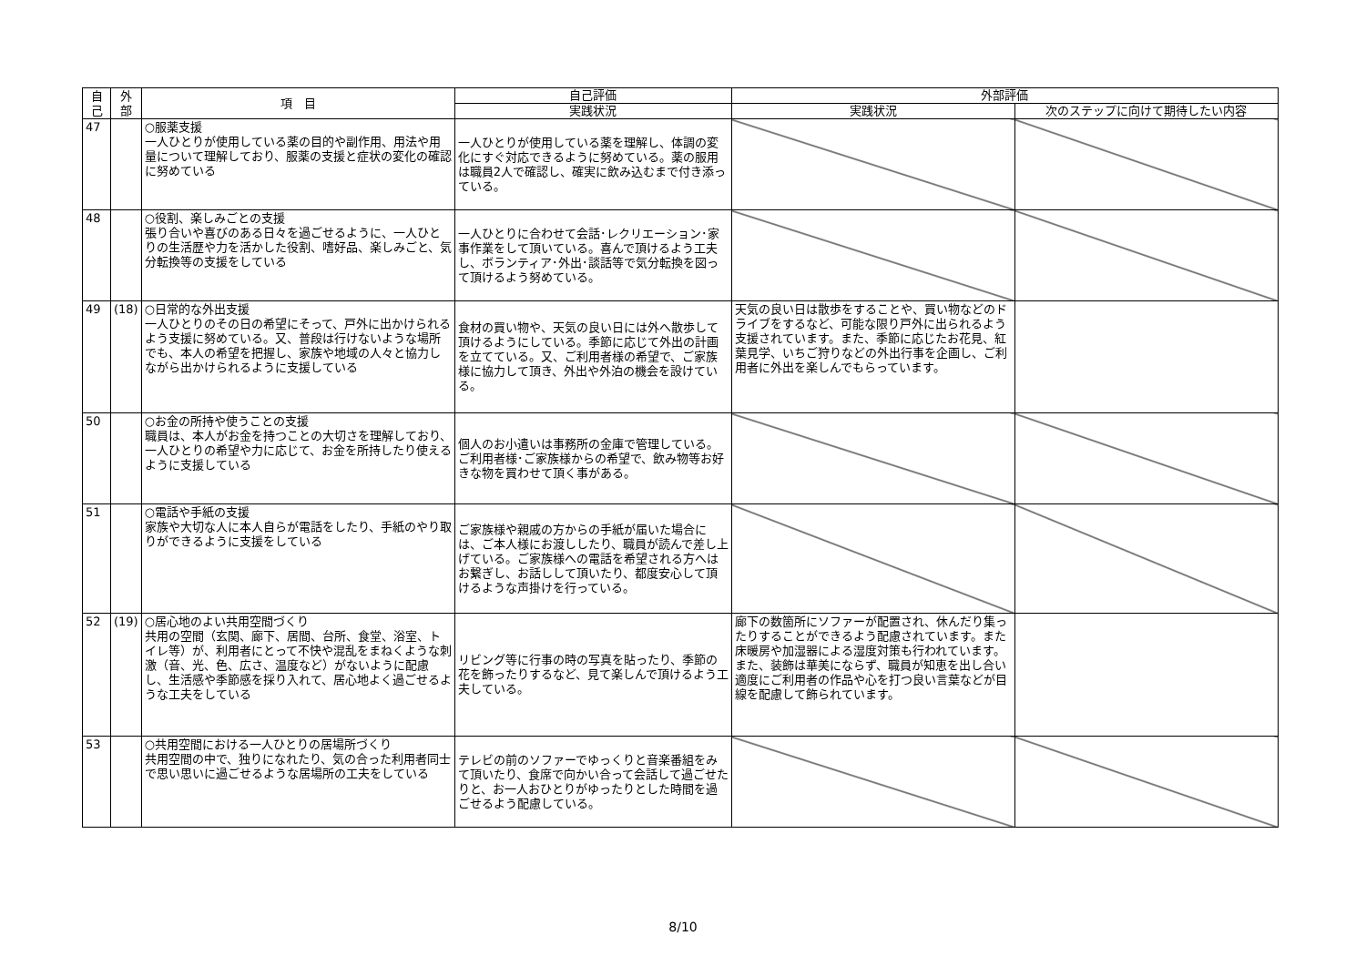| 自 己 | 外 部 | 項 目 | 自己評価 | 外部評価 | |
| --- | --- | --- | --- | --- | --- |
| | | | 実践状況 | 実践状況 | 次のステップに向けて期待したい内容 |
| 47 | | ○服薬支援 一人ひとりが使用している薬の目的や副作用、用法や用量について理解しており、服薬の支援と症状の変化の確認に努めている | 一人ひとりが使用している薬を理解し、体調の変化にすぐ対応できるように努めている。薬の服用は職員2人で確認し、確実に飲み込むまで付き添っている。 | | |
| 48 | | ○役割、楽しみごとの支援 張り合いや喜びのある日々を過ごせるように、一人ひとりの生活歴や力を活かした役割、嗜好品、楽しみごと、気分転換等の支援をしている | 一人ひとりに合わせて会話･レクリエーション･家事作業をして頂いている。喜んで頂けるよう工夫し、ボランティア･外出･談話等で気分転換を図って頂けるよう努めている。 | | |
| 49 | (18) | ○日常的な外出支援 一人ひとりのその日の希望にそって、戸外に出かけられるよう支援に努めている。又、普段は行けないような場所でも、本人の希望を把握し、家族や地域の人々と協力しながら出かけられるように支援している | 食材の買い物や、天気の良い日には外へ散歩して頂けるようにしている。季節に応じて外出の計画を立てている。又、ご利用者様の希望で、ご家族様に協力して頂き、外出や外泊の機会を設けている。 | 天気の良い日は散歩をすることや、買い物などのドライブをするなど、可能な限り戸外に出られるよう支援されています。また、季節に応じたお花見、紅葉見学、いちご狩りなどの外出行事を企画し、ご利用者に外出を楽しんでもらっています。 | |
| 50 | | ○お金の所持や使うことの支援 職員は、本人がお金を持つことの大切さを理解しており、一人ひとりの希望や力に応じて、お金を所持したり使えるように支援している | 個人のお小遣いは事務所の金庫で管理している。ご利用者様･ご家族様からの希望で、飲み物等お好きな物を買わせて頂く事がある。 | | |
| 51 | | ○電話や手紙の支援 家族や大切な人に本人自らが電話をしたり、手紙のやり取りができるように支援をしている | ご家族様や親戚の方からの手紙が届いた場合には、ご本人様にお渡ししたり、職員が読んで差し上げている。ご家族様への電話を希望される方へはお繋ぎし、お話しして頂いたり、都度安心して頂けるような声掛けを行っている。 | | |
| 52 | (19) | ○居心地のよい共用空間づくり 共用の空間（玄関、廊下、居間、台所、食堂、浴室、トイレ等）が、利用者にとって不快や混乱をまねくような刺激（音、光、色、広さ、温度など）がないように配慮し、生活感や季節感を採り入れて、居心地よく過ごせるような工夫をしている | リビング等に行事の時の写真を貼ったり、季節の花を飾ったりするなど、見て楽しんで頂けるよう工夫している。 | 廊下の数箇所にソファーが配置され、休んだり集ったりすることができるよう配慮されています。また床暖房や加湿器による湿度対策も行われています。また、装飾は華美にならず、職員が知恵を出し合い適度にご利用者の作品や心を打つ良い言葉などが目線を配慮して飾られています。 | |
| 53 | | ○共用空間における一人ひとりの居場所づくり 共用空間の中で、独りになれたり、気の合った利用者同士で思い思いに過ごせるような居場所の工夫をしている | テレビの前のソファーでゆっくりと音楽番組をみて頂いたり、食席で向かい合って会話して過ごせたりと、お一人おひとりがゆったりとした時間を過ごせるよう配慮している。 | | |
8/10